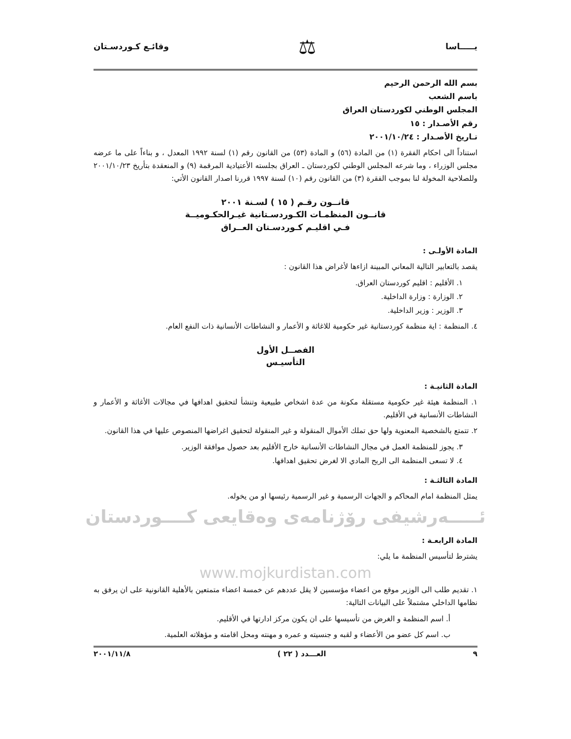يـــــاسا ⚖ وقائـع كـوردسـتان
بسم الله الرحمن الرحيم
باسم الشعب
المجلس الوطني لكوردستان العراق
رقم الأصـدار : ١٥
تـاريخ الأصـدار : ٢٠٠١/١٠/٢٤
استناداً الى احكام الفقرة (١) من المادة (٥٦) و المادة (٥٣) من القانون رقم (١) لسنة ١٩٩٢ المعدل ، و بناءاً على ما عرضه مجلس الوزراء ، وما شرعه المجلس الوطني لكوردستان ـ العراق بجلسته الأعتيادية المرقمة (٩) و المنعقدة بتأريخ ٢٠٠١/١٠/٢٣ وللصلاحية المخولة لنا بموجب الفقرة (٣) من القانون رقم (١٠) لسنة ١٩٩٧ قررنا اصدار القانون الأتي:
قانــون رقـم ( ١٥ ) لسـنة ٢٠٠١
قانــون المنظمـات الكـوردسـتانية غيـرالحكـوميــة
فـي اقليـم كـوردسـتان العــراق
المادة الأولـى :
يقصد بالتعابير التالية المعاني المبينة ازاءها لأغراض هذا القانون :
١. الأقليم : اقليم كوردستان العراق.
٢. الوزارة : وزارة الداخلية.
٣. الوزير : وزير الداخلية.
٤. المنظمة : اية منظمة كوردستانية غير حكومية للاغاثة و الأعمار و النشاطات الأنسانية ذات النفع العام.
الفصــل الأول
التأسيـس
المادة الثانيـة :
١. المنظمة هيئة غير حكومية مستقلة مكونة من عدة اشخاص طبيعية وتنشأ لتحقيق اهدافها في مجالات الأغاثة و الأعمار و النشاطات الأنسانية في الأقليم.
٢. تتمتع بالشخصية المعنوية ولها حق تملك الأموال المنقولة و غير المنقولة لتحقيق اغراضها المنصوص عليها في هذا القانون.
٣. يجوز للمنظمة العمل في مجال النشاطات الأنسانية خارج الأقليم بعد حصول موافقة الوزير.
٤. لا تسعى المنظمة الى الربح المادي الا لغرض تحقيق اهدافها.
المادة الثالثـة :
يمثل المنظمة امام المحاكم و الجهات الرسمية و غير الرسمية رئيسها او من يخوله.
ئـــــەرشيفی رۆژنامەی وەقایعی کــــوردستان
المادة الرابعـة :
يشترط لتأسيس المنظمة ما يلي:
www.mojkurdistan.com
١. تقديم طلب الى الوزير موقع من اعضاء مؤسسين لا يقل عددهم عن خمسة اعضاء متمتعين بالأهلية القانونية على ان يرفق به نظامها الداخلي مشتملاً على البيانات التالية:
أ. اسم المنظمة و الغرض من تأسيسها على ان يكون مركز ادارتها في الأقليم.
ب. اسم كل عضو من الأعضاء و لقبه و جنسيته و عمره و مهنته ومحل اقامته و مؤهلاته العلمية.
٩ العـــدد ( ٢٢ ) ٢٠٠١/١١/٨